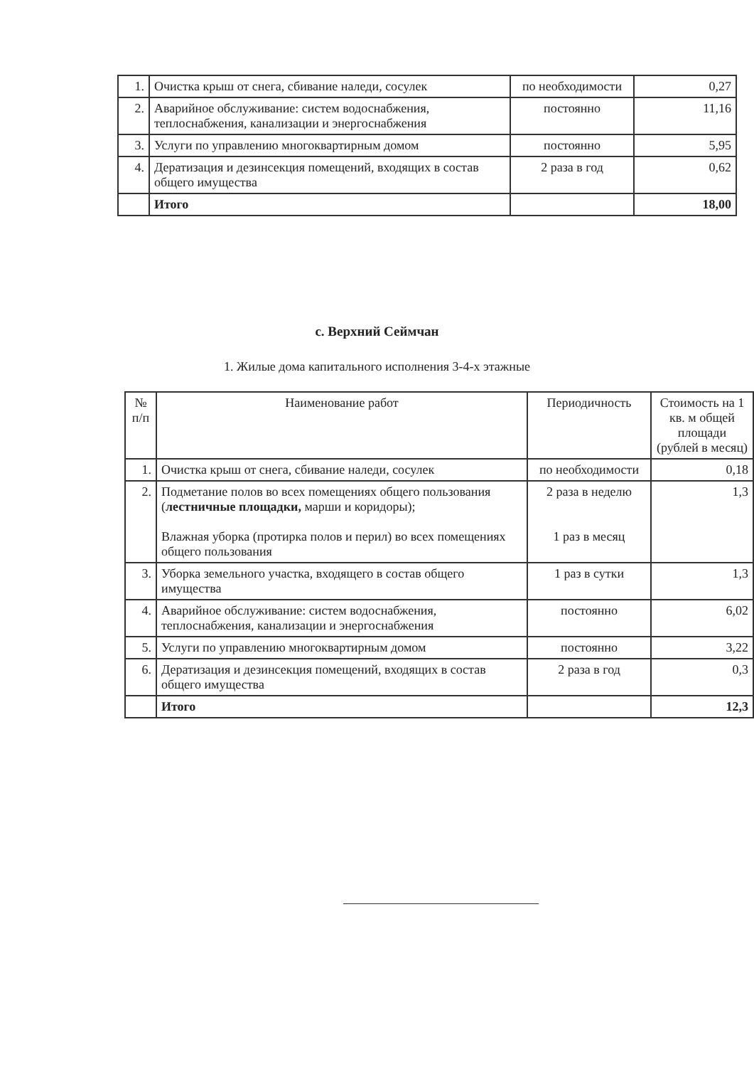| 1. | Очистка крыш от снега, сбивание наледи, сосулек | по необходимости | 0,27 |
| 2. | Аварийное обслуживание: систем водоснабжения, теплоснабжения, канализации и энергоснабжения | постоянно | 11,16 |
| 3. | Услуги по управлению многоквартирным домом | постоянно | 5,95 |
| 4. | Дератизация и дезинсекция помещений, входящих в состав общего имущества | 2 раза в год | 0,62 |
| | Итого | | 18,00 |
с. Верхний Сеймчан
1. Жилые дома капитального исполнения 3-4-х этажные
| № п/п | Наименование работ | Периодичность | Стоимость на 1 кв. м общей площади (рублей в месяц) |
| --- | --- | --- | --- |
| 1. | Очистка крыш от снега, сбивание наледи, сосулек | по необходимости | 0,18 |
| 2. | Подметание полов во всех помещениях общего пользования ( лестничные площадки, марши и коридоры); Влажная уборка (протирка полов и перил) во всех помещениях общего пользования | 2 раза в неделю 1 раз в месяц | 1,3 |
| 3. | Уборка земельного участка, входящего в состав общего имущества | 1 раз в сутки | 1,3 |
| 4. | Аварийное обслуживание: систем водоснабжения, теплоснабжения, канализации и энергоснабжения | постоянно | 6,02 |
| 5. | Услуги по управлению многоквартирным домом | постоянно | 3,22 |
| 6. | Дератизация и дезинсекция помещений, входящих в состав общего имущества | 2 раза в год | 0,3 |
| | Итого | | 12,3 |